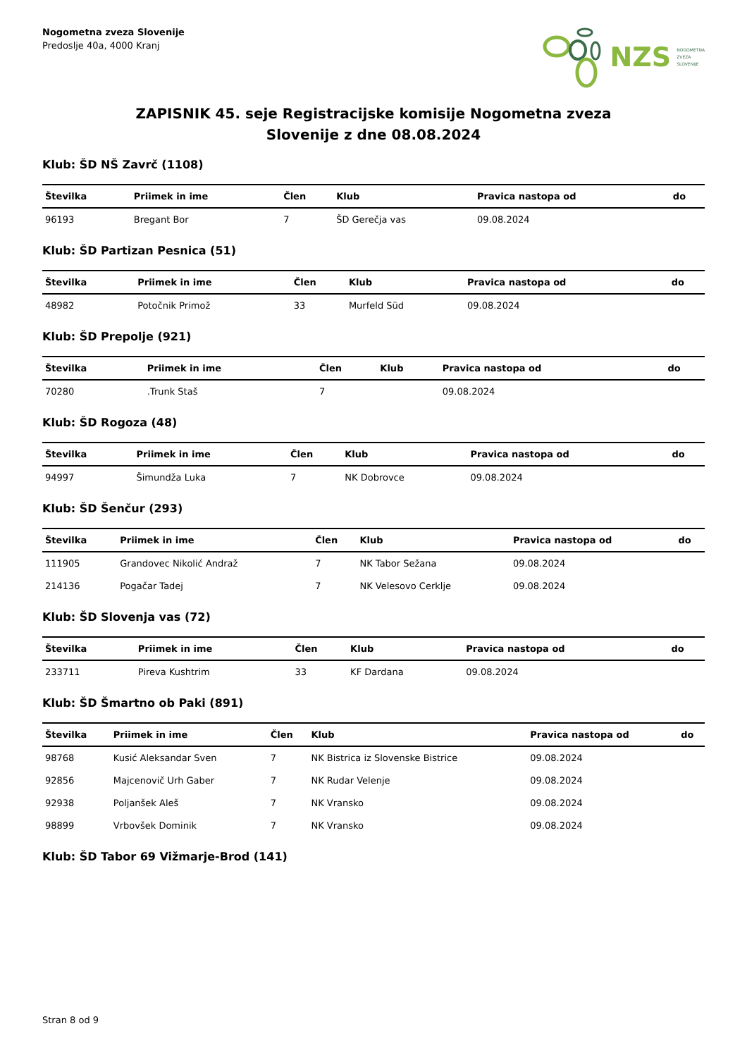Nogometna zveza Slovenije
Predoslje 40a, 4000 Kranj
NZS NOGOMETNA
ZVEZA
SLOVENIJE
ZAPISNIK 45. seje Registracijske komisije Nogometna zveza
Slovenije z dne 08.08.2024
Klub: ŠD NŠ Zavrč (1108)
| Številka | Priimek in ime | Člen | Klub | Pravica nastopa od | do |
| --- | --- | --- | --- | --- | --- |
| 96193 | Bregant Bor | 7 | ŠD Gerečja vas | 09.08.2024 | |
Klub: ŠD Partizan Pesnica (51)
| Številka | Priimek in ime | Člen | Klub | Pravica nastopa od | do |
| --- | --- | --- | --- | --- | --- |
| 48982 | Potočnik Primož | 33 | Murfeld Süd | 09.08.2024 | |
Klub: ŠD Prepolje (921)
| Številka | Priimek in ime | Člen | Klub | Pravica nastopa od | do |
| --- | --- | --- | --- | --- | --- |
| 70280 | .Trunk Staš | 7 | | 09.08.2024 | |
Klub: ŠD Rogoza (48)
| Številka | Priimek in ime | Člen | Klub | Pravica nastopa od | do |
| --- | --- | --- | --- | --- | --- |
| 94997 | Šimundža Luka | 7 | NK Dobrovce | 09.08.2024 | |
Klub: ŠD Šenčur (293)
| Številka | Priimek in ime | Člen | Klub | Pravica nastopa od | do |
| --- | --- | --- | --- | --- | --- |
| 111905 | Grandovec Nikolić Andraž | 7 | NK Tabor Sežana | 09.08.2024 | |
| 214136 | Pogačar Tadej | 7 | NK Velesovo Cerklje | 09.08.2024 | |
Klub: ŠD Slovenja vas (72)
| Številka | Priimek in ime | Člen | Klub | Pravica nastopa od | do |
| --- | --- | --- | --- | --- | --- |
| 233711 | Pireva Kushtrim | 33 | KF Dardana | 09.08.2024 | |
Klub: ŠD Šmartno ob Paki (891)
| Številka | Priimek in ime | Člen | Klub | Pravica nastopa od | do |
| --- | --- | --- | --- | --- | --- |
| 98768 | Kusić Aleksandar Sven | 7 | NK Bistrica iz Slovenske Bistrice | 09.08.2024 | |
| 92856 | Majcenovič Urh Gaber | 7 | NK Rudar Velenje | 09.08.2024 | |
| 92938 | Poljanšek Aleš | 7 | NK Vransko | 09.08.2024 | |
| 98899 | Vrbovšek Dominik | 7 | NK Vransko | 09.08.2024 | |
Klub: ŠD Tabor 69 Vižmarje-Brod (141)
Stran 8 od 9